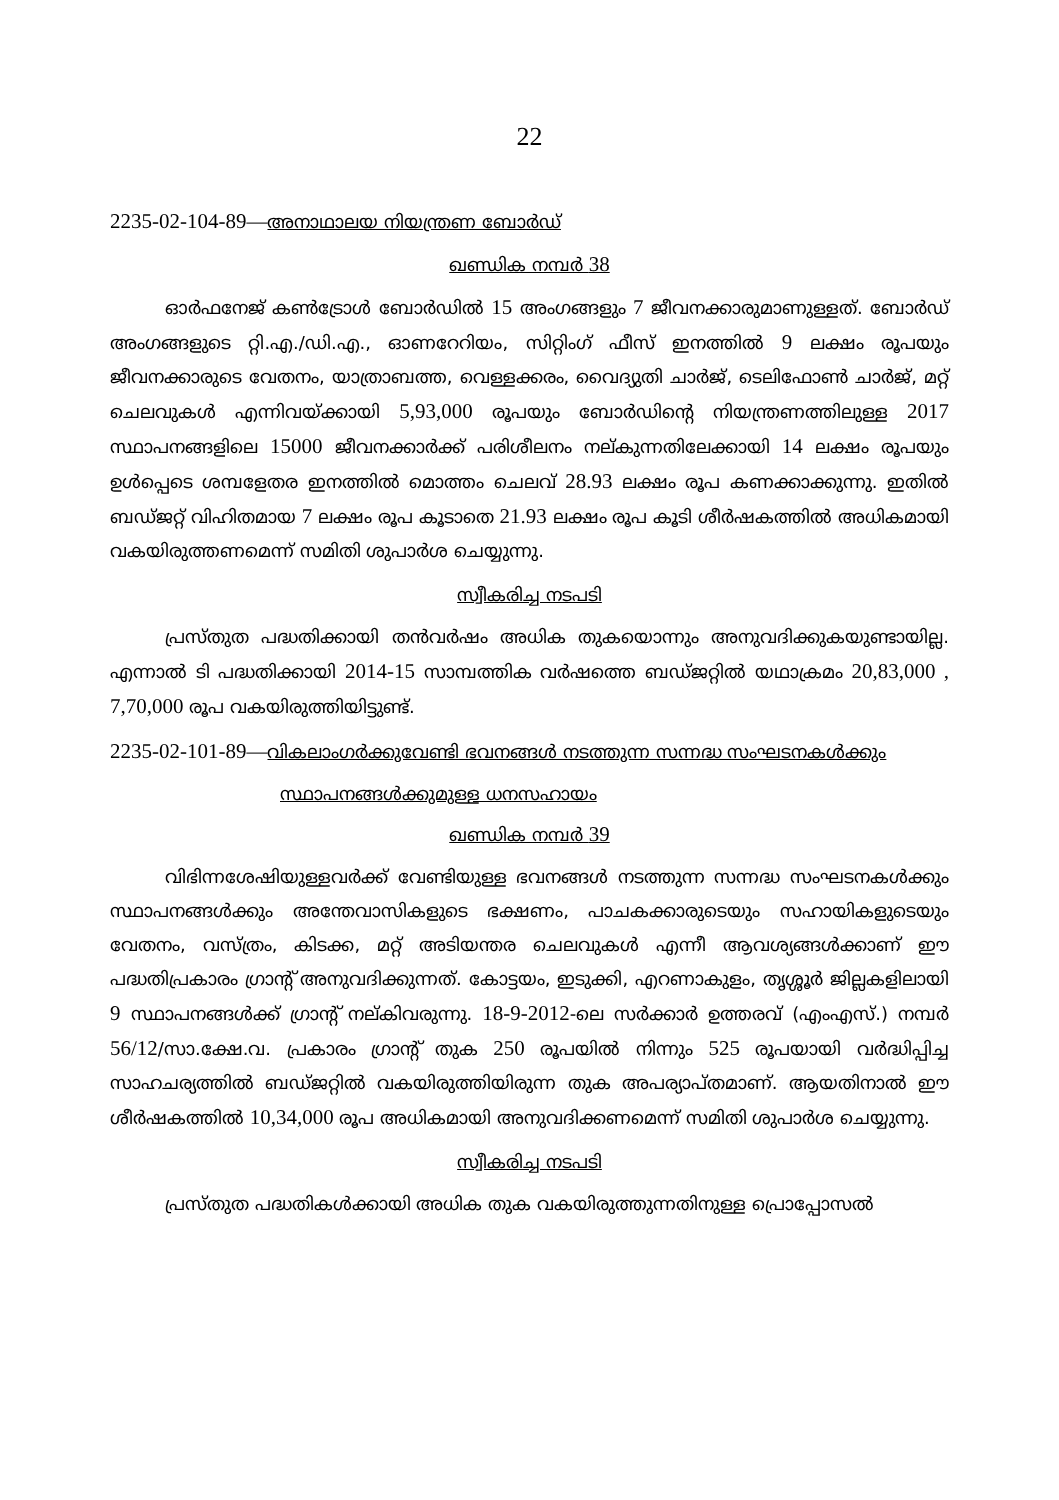22
2235-02-104-89—അനാഥാലയ നിയന്ത്രണ ബോർഡ്
ഖണ്ഡിക നമ്പർ 38
ഓർഫനേജ് കൺട്രോൾ ബോർഡിൽ 15 അംഗങ്ങളും 7 ജീവനക്കാരുമാണുള്ളത്. ബോർഡ് അംഗങ്ങളുടെ റ്റി.എ./ഡി.എ., ഓണറേറിയം, സിറ്റിംഗ് ഫീസ് ഇനത്തിൽ 9 ലക്ഷം രൂപയും ജീവനക്കാരുടെ വേതനം, യാത്രാബത്ത, വെള്ളക്കരം, വൈദ്യുതി ചാർജ്, ടെലിഫോൺ ചാർജ്, മറ്റ് ചെലവുകൾ എന്നിവയ്ക്കായി 5,93,000 രൂപയും ബോർഡിന്റെ നിയന്ത്രണത്തിലുള്ള 2017 സ്ഥാപനങ്ങളിലെ 15000 ജീവനക്കാർക്ക് പരിശീലനം നല്കുന്നതിലേക്കായി 14 ലക്ഷം രൂപയും ഉൾപ്പെടെ ശമ്പളേതര ഇനത്തിൽ മൊത്തം ചെലവ് 28.93 ലക്ഷം രൂപ കണക്കാക്കുന്നു. ഇതിൽ ബഡ്ജറ്റ് വിഹിതമായ 7 ലക്ഷം രൂപ കൂടാതെ 21.93 ലക്ഷം രൂപ കൂടി ശീർഷകത്തിൽ അധികമായി വകയിരുത്തണമെന്ന് സമിതി ശുപാർശ ചെയ്യുന്നു.
സ്വീകരിച്ച നടപടി
പ്രസ്തുത പദ്ധതിക്കായി തൻവർഷം അധിക തുകയൊന്നും അനുവദിക്കുകയുണ്ടായില്ല. എന്നാൽ ടി പദ്ധതിക്കായി 2014-15 സാമ്പത്തിക വർഷത്തെ ബഡ്ജറ്റിൽ യഥാക്രമം 20,83,000 , 7,70,000 രൂപ വകയിരുത്തിയിട്ടുണ്ട്.
2235-02-101-89—വികലാംഗർക്കുവേണ്ടി ഭവനങ്ങൾ നടത്തുന്ന സന്നദ്ധ സംഘടനകൾക്കും
സ്ഥാപനങ്ങൾക്കുമുള്ള ധനസഹായം
ഖണ്ഡിക നമ്പർ 39
വിഭിന്നശേഷിയുള്ളവർക്ക് വേണ്ടിയുള്ള ഭവനങ്ങൾ നടത്തുന്ന സന്നദ്ധ സംഘടനകൾക്കും സ്ഥാപനങ്ങൾക്കും അന്തേവാസികളുടെ ഭക്ഷണം, പാചകക്കാരുടെയും സഹായികളുടെയും വേതനം, വസ്ത്രം, കിടക്ക, മറ്റ് അടിയന്തര ചെലവുകൾ എന്നീ ആവശ്യങ്ങൾക്കാണ് ഈ പദ്ധതിപ്രകാരം ഗ്രാന്റ് അനുവദിക്കുന്നത്. കോട്ടയം, ഇടുക്കി, എറണാകുളം, തൃശ്ശൂർ ജില്ലകളിലായി 9 സ്ഥാപനങ്ങൾക്ക് ഗ്രാന്റ് നല്കിവരുന്നു. 18-9-2012-ലെ സർക്കാർ ഉത്തരവ് (എംഎസ്.) നമ്പർ 56/12/സാ.ക്ഷേ.വ. പ്രകാരം ഗ്രാന്റ് തുക 250 രൂപയിൽ നിന്നും 525 രൂപയായി വർദ്ധിപ്പിച്ച സാഹചര്യത്തിൽ ബഡ്ജറ്റിൽ വകയിരുത്തിയിരുന്ന തുക അപര്യാപ്തമാണ്. ആയതിനാൽ ഈ ശീർഷകത്തിൽ 10,34,000 രൂപ അധികമായി അനുവദിക്കണമെന്ന് സമിതി ശുപാർശ ചെയ്യുന്നു.
സ്വീകരിച്ച നടപടി
പ്രസ്തുത പദ്ധതികൾക്കായി അധിക തുക വകയിരുത്തുന്നതിനുള്ള പ്രൊപ്പോസൽ